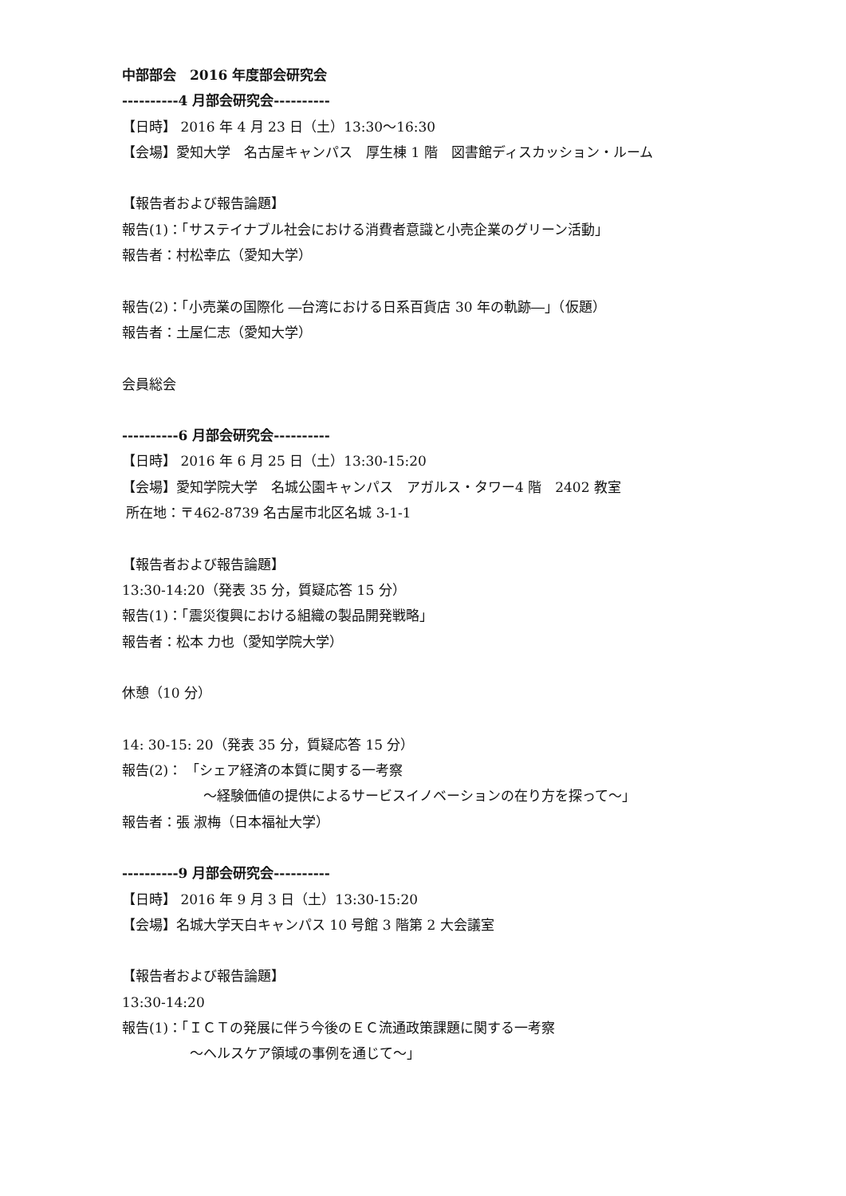中部部会　2016 年度部会研究会
----------4 月部会研究会----------
【日時】 2016 年 4 月 23 日（土）13:30〜16:30
【会場】愛知大学　名古屋キャンパス　厚生棟 1 階　図書館ディスカッション・ルーム
【報告者および報告論題】
報告(1)：「サステイナブル社会における消費者意識と小売企業のグリーン活動」
報告者：村松幸広（愛知大学）
報告(2)：「小売業の国際化 ―台湾における日系百貨店 30 年の軌跡―」（仮題）
報告者：土屋仁志（愛知大学）
会員総会
----------6 月部会研究会----------
【日時】 2016 年 6 月 25 日（土）13:30-15:20
【会場】愛知学院大学　名城公園キャンパス　アガルス・タワー4 階　2402 教室
所在地：〒462-8739 名古屋市北区名城 3-1-1
【報告者および報告論題】
13:30-14:20（発表 35 分，質疑応答 15 分）
報告(1)：「震災復興における組織の製品開発戦略」
報告者：松本 力也（愛知学院大学）
休憩（10 分）
14: 30-15: 20（発表 35 分，質疑応答 15 分）
報告(2)： 「シェア経済の本質に関する一考察
　　　　　　〜経験価値の提供によるサービスイノベーションの在り方を探って〜」
報告者：張 淑梅（日本福祉大学）
----------9 月部会研究会----------
【日時】 2016 年 9 月 3 日（土）13:30-15:20
【会場】名城大学天白キャンパス 10 号館 3 階第 2 大会議室
【報告者および報告論題】
13:30-14:20
報告(1)：「ＩＣＴの発展に伴う今後のＥＣ流通政策課題に関する一考察
　　　　　〜ヘルスケア領域の事例を通じて〜」